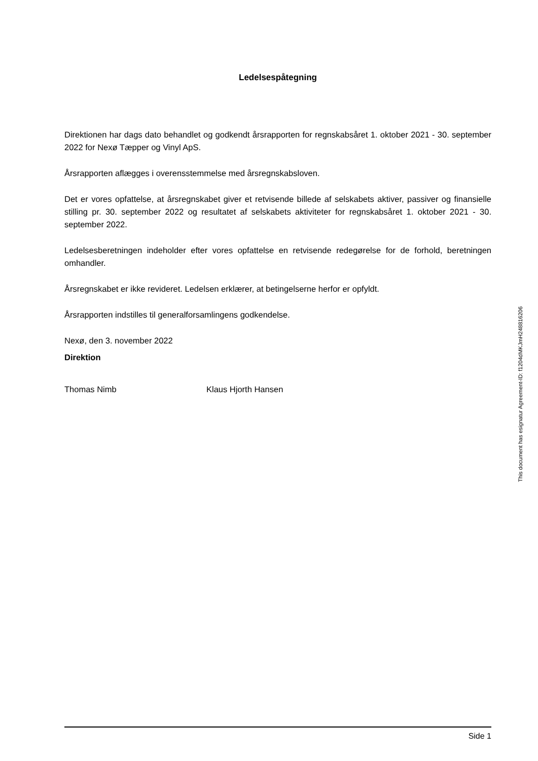Ledelsespåtegning
Direktionen har dags dato behandlet og godkendt årsrapporten for regnskabsåret 1. oktober 2021 - 30. september 2022 for Nexø Tæpper og Vinyl ApS.
Årsrapporten aflægges i overensstemmelse med årsregnskabsloven.
Det er vores opfattelse, at årsregnskabet giver et retvisende billede af selskabets aktiver, passiver og finansielle stilling pr. 30. september 2022 og resultatet af selskabets aktiviteter for regnskabsåret 1. oktober 2021 - 30. september 2022.
Ledelsesberetningen indeholder efter vores opfattelse en retvisende redegørelse for de forhold, beretningen omhandler.
Årsregnskabet er ikke revideret. Ledelsen erklærer, at betingelserne herfor er opfyldt.
Årsrapporten indstilles til generalforsamlingens godkendelse.
Nexø, den 3. november 2022
Direktion
Thomas Nimb Klaus Hjorth Hansen
This document has esignatur Agreement-ID: f1204dMKJmH248816206
Side 1